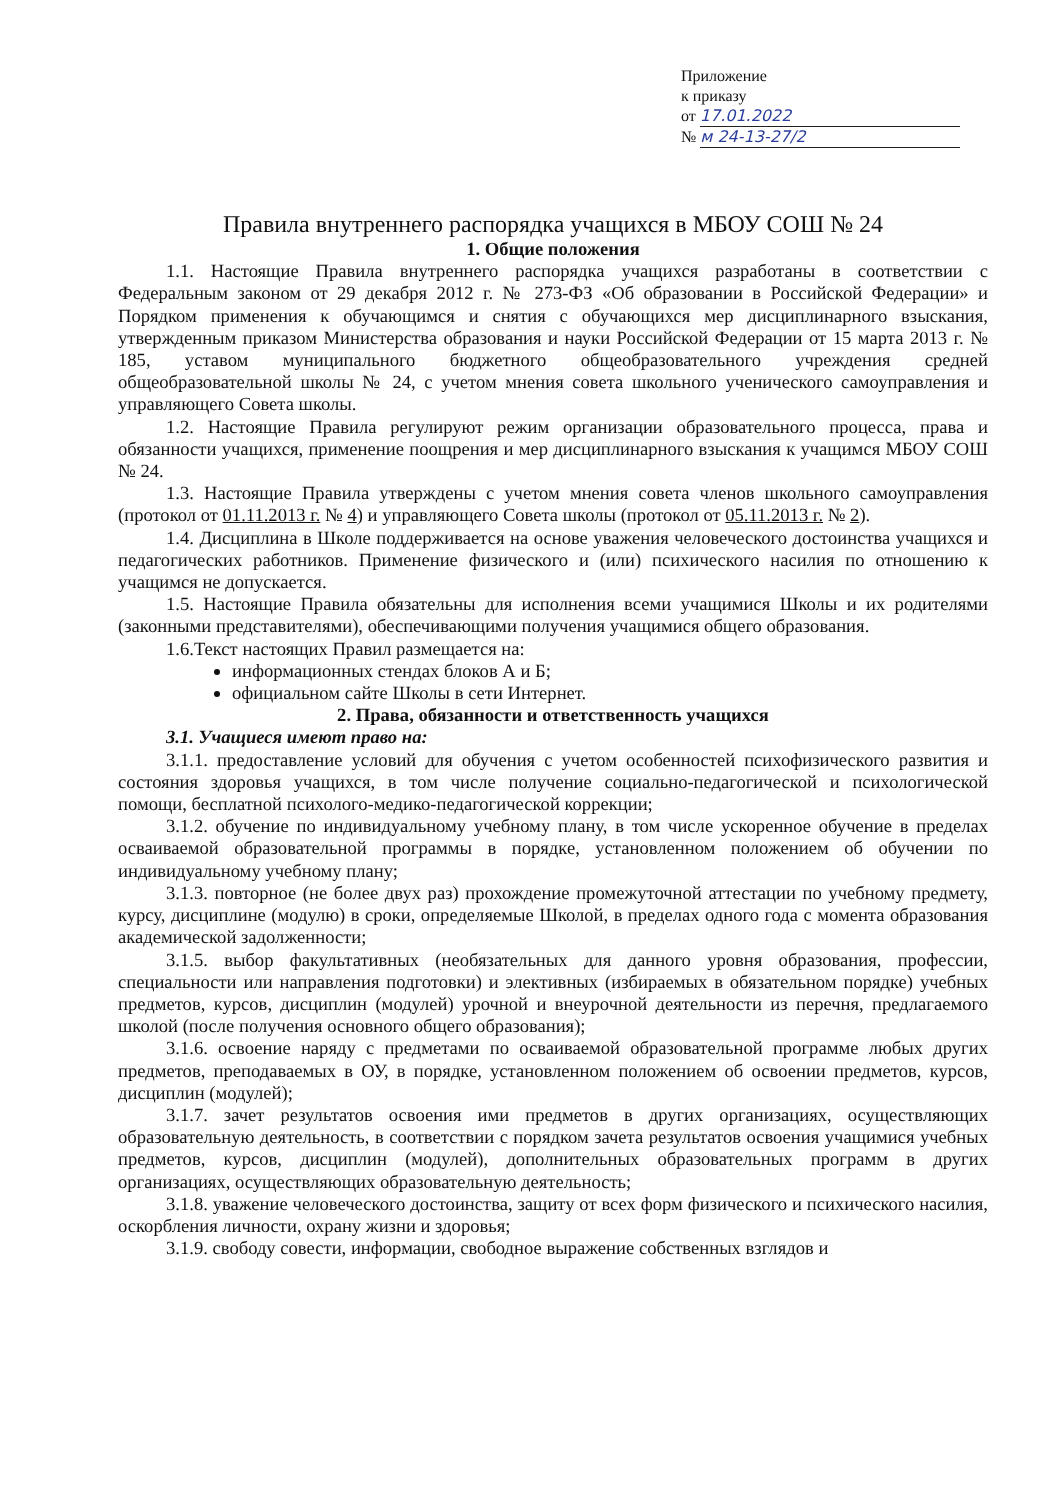Приложение
к приказу
от 17.01.2022
№ м 24-13-27/2
Правила внутреннего распорядка учащихся в МБОУ СОШ № 24
1. Общие положения
1.1. Настоящие Правила внутреннего распорядка учащихся разработаны в соответствии с Федеральным законом от 29 декабря 2012 г. № 273-ФЗ «Об образовании в Российской Федерации» и Порядком применения к обучающимся и снятия с обучающихся мер дисциплинарного взыскания, утвержденным приказом Министерства образования и науки Российской Федерации от 15 марта 2013 г. № 185, уставом муниципального бюджетного общеобразовательного учреждения средней общеобразовательной школы № 24, с учетом мнения совета школьного ученического самоуправления и управляющего Совета школы.
1.2. Настоящие Правила регулируют режим организации образовательного процесса, права и обязанности учащихся, применение поощрения и мер дисциплинарного взыскания к учащимся МБОУ СОШ № 24.
1.3. Настоящие Правила утверждены с учетом мнения совета членов школьного самоуправления (протокол от 01.11.2013 г. № 4) и управляющего Совета школы (протокол от 05.11.2013 г. № 2).
1.4. Дисциплина в Школе поддерживается на основе уважения человеческого достоинства учащихся и педагогических работников. Применение физического и (или) психического насилия по отношению к учащимся не допускается.
1.5. Настоящие Правила обязательны для исполнения всеми учащимися Школы и их родителями (законными представителями), обеспечивающими получения учащимися общего образования.
1.6.Текст настоящих Правил размещается на:
информационных стендах блоков А и Б;
официальном сайте Школы в сети Интернет.
2. Права, обязанности и ответственность учащихся
3.1. Учащиеся имеют право на:
3.1.1. предоставление условий для обучения с учетом особенностей психофизического развития и состояния здоровья учащихся, в том числе получение социально-педагогической и психологической помощи, бесплатной психолого-медико-педагогической коррекции;
3.1.2. обучение по индивидуальному учебному плану, в том числе ускоренное обучение в пределах осваиваемой образовательной программы в порядке, установленном положением об обучении по индивидуальному учебному плану;
3.1.3. повторное (не более двух раз) прохождение промежуточной аттестации по учебному предмету, курсу, дисциплине (модулю) в сроки, определяемые Школой, в пределах одного года с момента образования академической задолженности;
3.1.5. выбор факультативных (необязательных для данного уровня образования, профессии, специальности или направления подготовки) и элективных (избираемых в обязательном порядке) учебных предметов, курсов, дисциплин (модулей) урочной и внеурочной деятельности из перечня, предлагаемого школой (после получения основного общего образования);
3.1.6. освоение наряду с предметами по осваиваемой образовательной программе любых других предметов, преподаваемых в ОУ, в порядке, установленном положением об освоении предметов, курсов, дисциплин (модулей);
3.1.7. зачет результатов освоения ими предметов в других организациях, осуществляющих образовательную деятельность, в соответствии с порядком зачета результатов освоения учащимися учебных предметов, курсов, дисциплин (модулей), дополнительных образовательных программ в других организациях, осуществляющих образовательную деятельность;
3.1.8. уважение человеческого достоинства, защиту от всех форм физического и психического насилия, оскорбления личности, охрану жизни и здоровья;
3.1.9. свободу совести, информации, свободное выражение собственных взглядов и